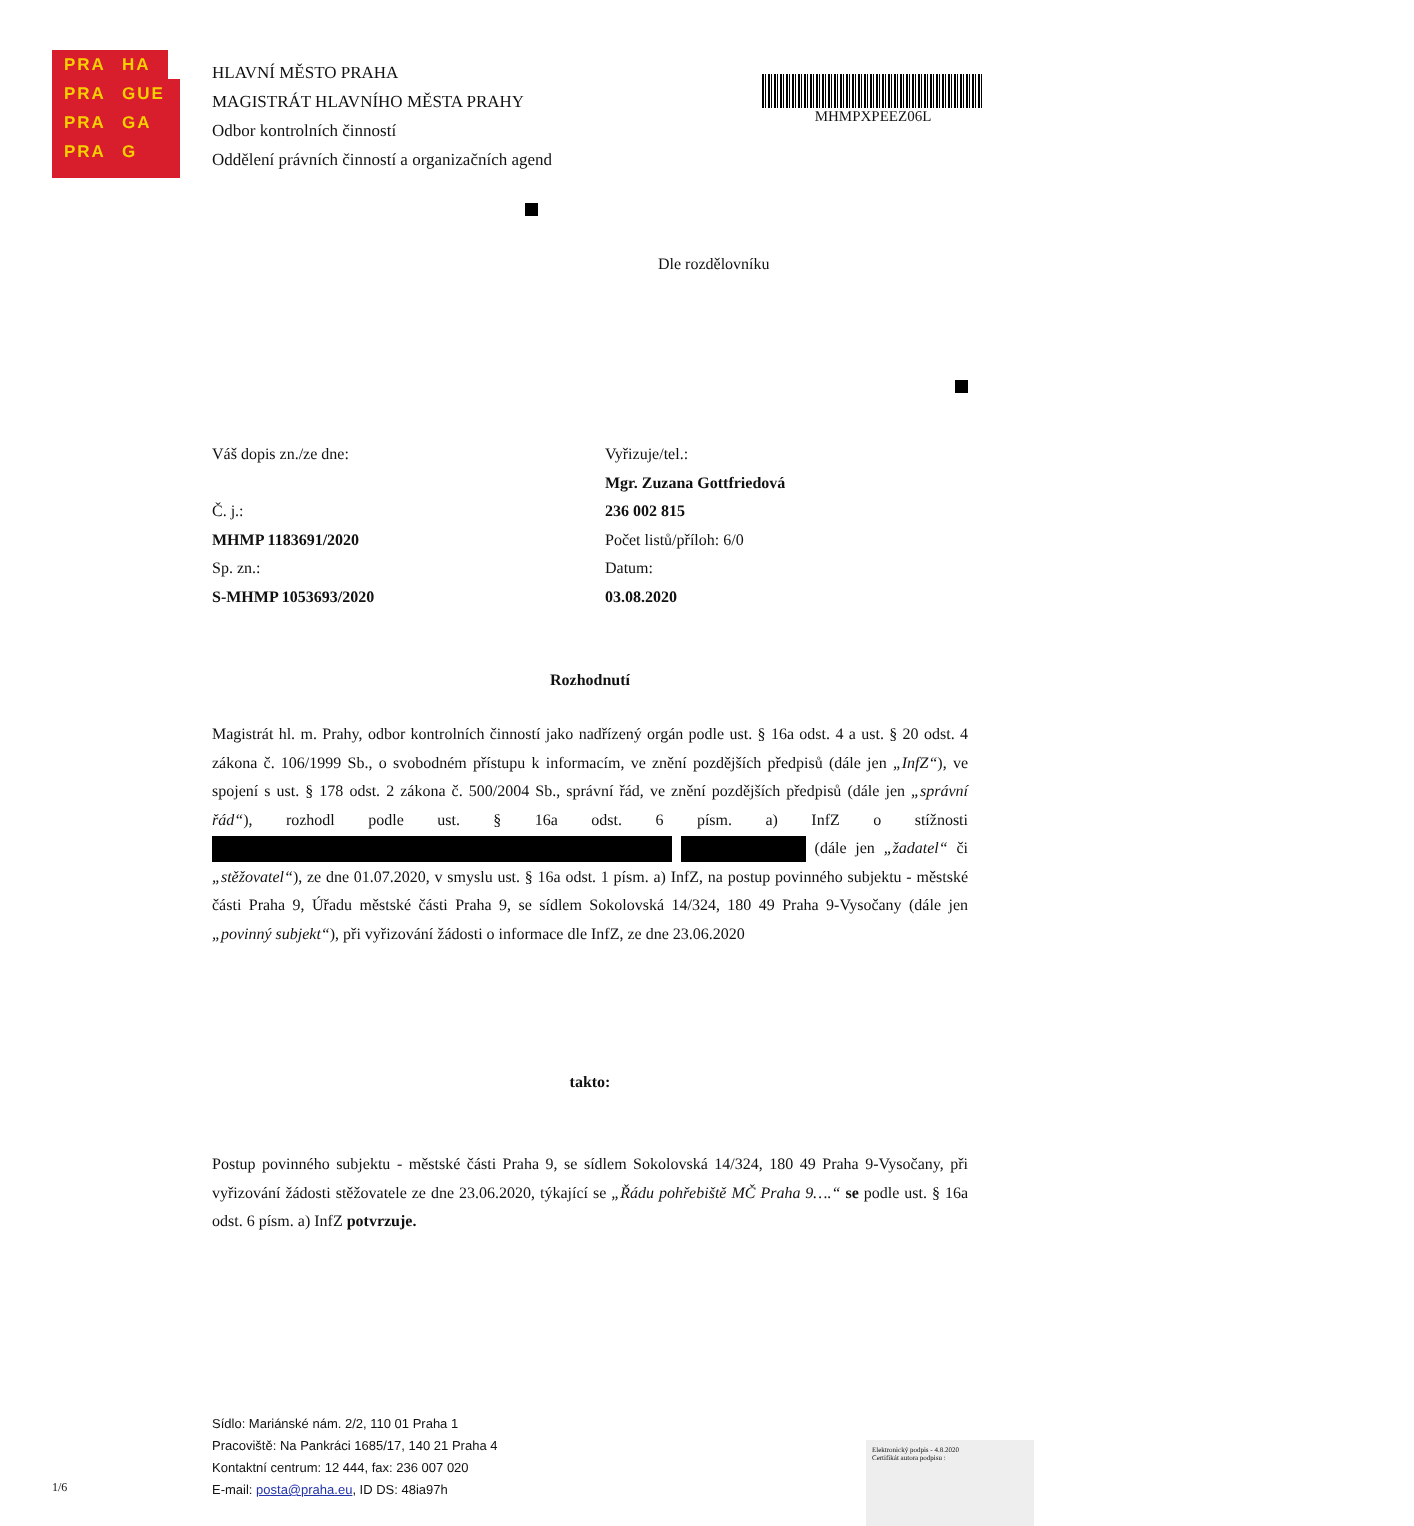PRA HA
PRA GUE
PRA GA
PRA G
HLAVNÍ MĚSTO PRAHA
MAGISTRÁT HLAVNÍHO MĚSTA PRAHY
Odbor kontrolních činností
Oddělení právních činností a organizačních agend
MHMPXPEEZ06L
Dle rozdělovníku
Váš dopis zn./ze dne:
Č. j.:
MHMP 1183691/2020
Sp. zn.:
S-MHMP 1053693/2020
Vyřizuje/tel.:
Mgr. Zuzana Gottfriedová
236 002 815
Počet listů/příloh: 6/0
Datum:
03.08.2020
Rozhodnutí
Magistrát hl. m. Prahy, odbor kontrolních činností jako nadřízený orgán podle ust. § 16a odst. 4 a ust. § 20 odst. 4 zákona č. 106/1999 Sb., o svobodném přístupu k informacím, ve znění pozdějších předpisů (dále jen „InfZ“), ve spojení s ust. § 178 odst. 2 zákona č. 500/2004 Sb., správní řád, ve znění pozdějších předpisů (dále jen „správní řád“), rozhodl podle ust. § 16a odst. 6 písm. a) InfZ o stížnosti (dále jen „žadatel“ či „stěžovatel“), ze dne 01.07.2020, v smyslu ust. § 16a odst. 1 písm. a) InfZ, na postup povinného subjektu - městské části Praha 9, Úřadu městské části Praha 9, se sídlem Sokolovská 14/324, 180 49 Praha 9-Vysočany (dále jen „povinný subjekt“), při vyřizování žádosti o informace dle InfZ, ze dne 23.06.2020
takto:
Postup povinného subjektu - městské části Praha 9, se sídlem Sokolovská 14/324, 180 49 Praha 9-Vysočany, při vyřizování žádosti stěžovatele ze dne 23.06.2020, týkající se „Řádu pohřebiště MČ Praha 9….“ se podle ust. § 16a odst. 6 písm. a) InfZ potvrzuje.
Sídlo: Mariánské nám. 2/2, 110 01 Praha 1
Pracoviště: Na Pankráci 1685/17, 140 21 Praha 4
Kontaktní centrum: 12 444, fax: 236 007 020
E-mail: posta@praha.eu, ID DS: 48ia97h
1/6
Elektronický podpis - 4.8.2020
Certifikát autora podpisu :